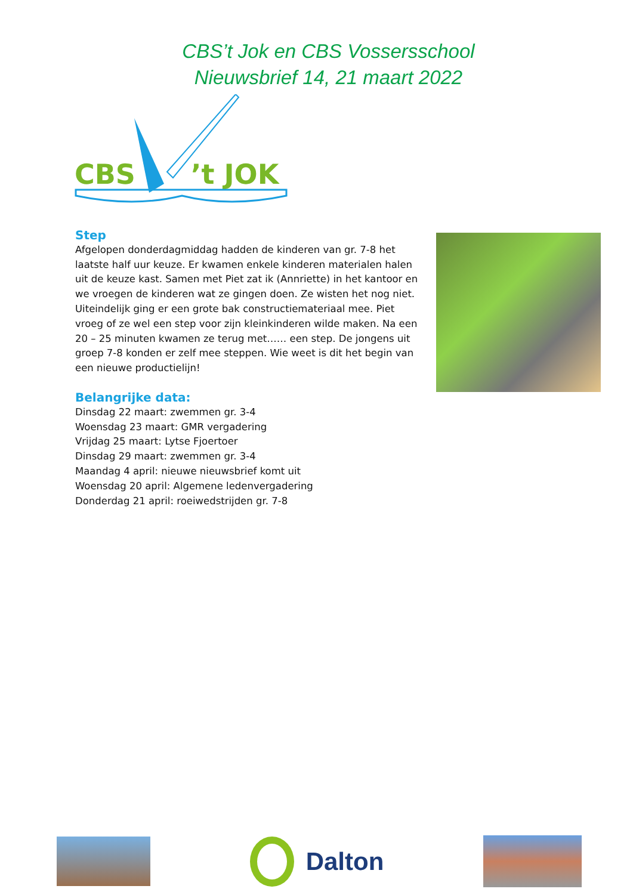CBS’t Jok en CBS Vossersschool
Nieuwsbrief 14, 21 maart 2022
CBS
’t JOK
Step
Afgelopen donderdagmiddag hadden de kinderen van gr. 7-8 het laatste half uur keuze. Er kwamen enkele kinderen materialen halen uit de keuze kast. Samen met Piet zat ik (Annriette) in het kantoor en we vroegen de kinderen wat ze gingen doen. Ze wisten het nog niet. Uiteindelijk ging er een grote bak constructiemateriaal mee. Piet vroeg of ze wel een step voor zijn kleinkinderen wilde maken. Na een 20 – 25 minuten kwamen ze terug met…… een step. De jongens uit groep 7-8 konden er zelf mee steppen. Wie weet is dit het begin van een nieuwe productielijn!
Belangrijke data:
Dinsdag 22 maart: zwemmen gr. 3-4
Woensdag 23 maart: GMR vergadering
Vrijdag 25 maart: Lytse Fjoertoer
Dinsdag 29 maart: zwemmen gr. 3-4
Maandag 4 april: nieuwe nieuwsbrief komt uit
Woensdag 20 april: Algemene ledenvergadering
Donderdag 21 april: roeiwedstrijden gr. 7-8
Dalton